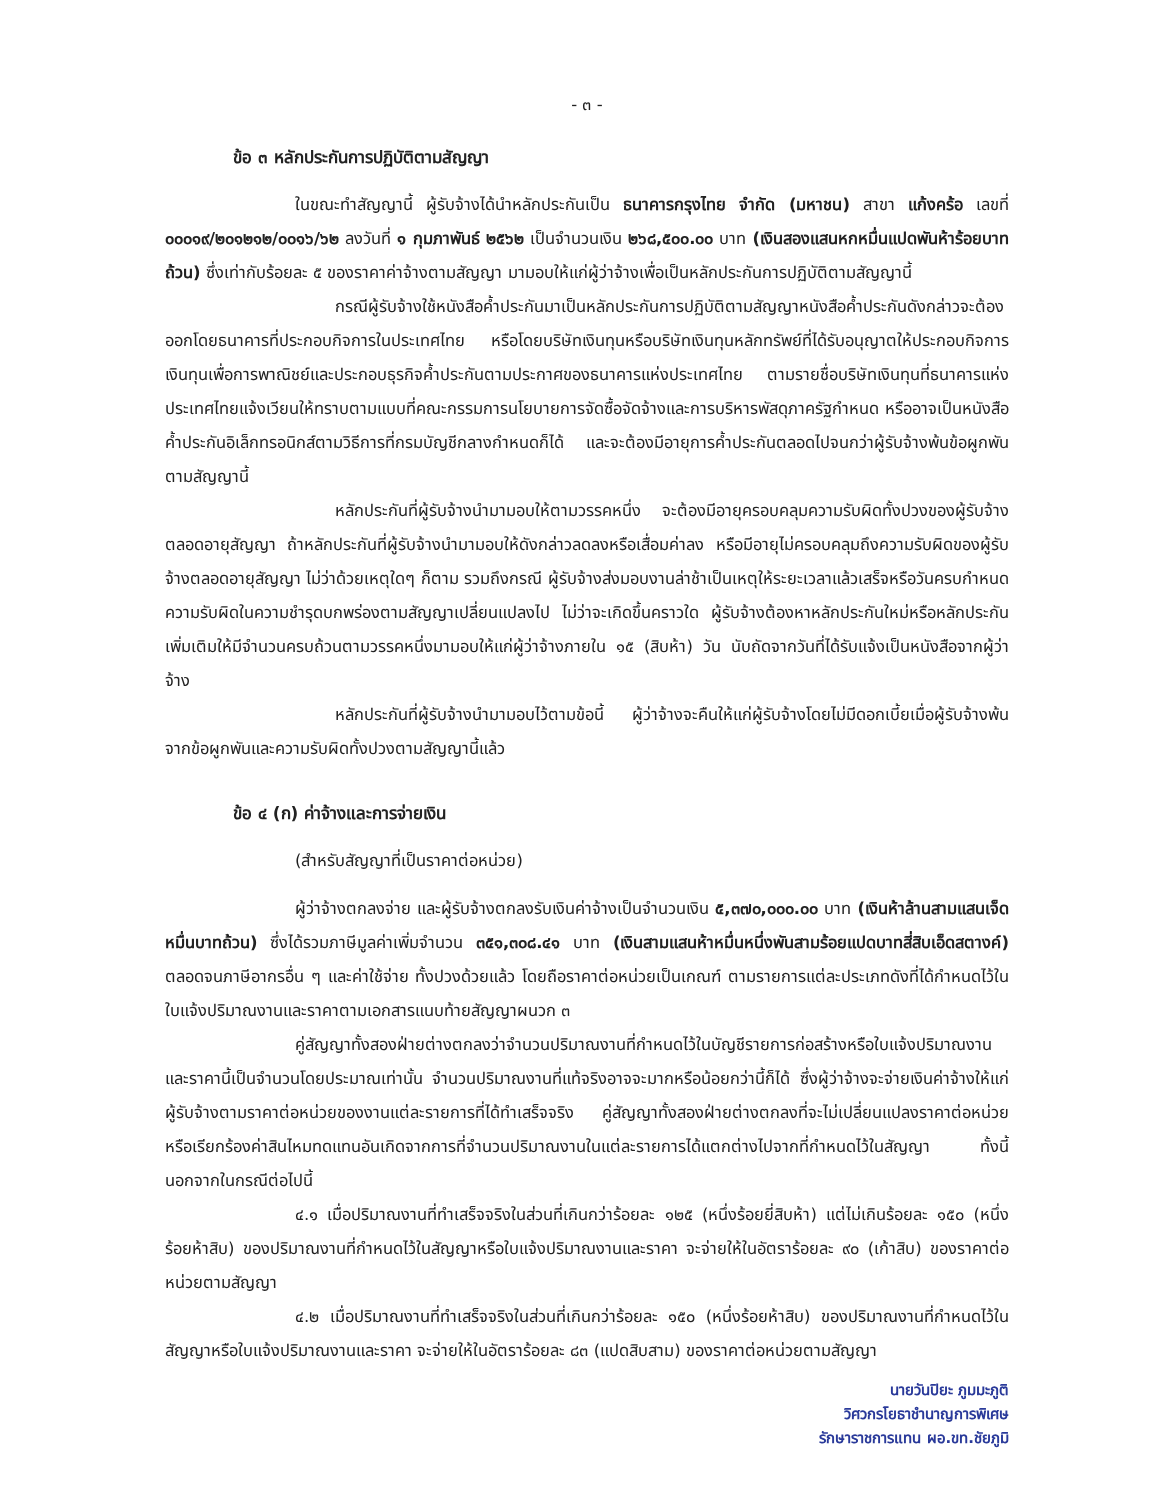- ๓ -
ข้อ ๓ หลักประกันการปฏิบัติตามสัญญา
ในขณะทำสัญญานี้ ผู้รับจ้างได้นำหลักประกันเป็น ธนาคารกรุงไทย จำกัด (มหาชน) สาขา แก้งคร้อ เลขที่ ๐๐๐๑๙/๒๐๑๒๑๒/๐๐๑๖/๖๒ ลงวันที่ ๑ กุมภาพันธ์ ๒๕๖๒ เป็นจำนวนเงิน ๒๖๘,๕๐๐.๐๐ บาท (เงินสองแสนหกหมื่นแปดพันห้าร้อยบาทถ้วน) ซึ่งเท่ากับร้อยละ ๕ ของราคาค่าจ้างตามสัญญา มามอบให้แก่ผู้ว่าจ้างเพื่อเป็นหลักประกันการปฏิบัติตามสัญญานี้
กรณีผู้รับจ้างใช้หนังสือค้ำประกันมาเป็นหลักประกันการปฏิบัติตามสัญญาหนังสือค้ำประกันดังกล่าวจะต้องออกโดยธนาคารที่ประกอบกิจการในประเทศไทย หรือโดยบริษัทเงินทุนหรือบริษัทเงินทุนหลักทรัพย์ที่ได้รับอนุญาตให้ประกอบกิจการเงินทุนเพื่อการพาณิชย์และประกอบธุรกิจค้ำประกันตามประกาศของธนาคารแห่งประเทศไทย ตามรายชื่อบริษัทเงินทุนที่ธนาคารแห่งประเทศไทยแจ้งเวียนให้ทราบตามแบบที่คณะกรรมการนโยบายการจัดซื้อจัดจ้างและการบริหารพัสดุภาครัฐกำหนด หรืออาจเป็นหนังสือค้ำประกันอิเล็กทรอนิกส์ตามวิธีการที่กรมบัญชีกลางกำหนดก็ได้ และจะต้องมีอายุการค้ำประกันตลอดไปจนกว่าผู้รับจ้างพ้นข้อผูกพันตามสัญญานี้
หลักประกันที่ผู้รับจ้างนำมามอบให้ตามวรรคหนึ่ง จะต้องมีอายุครอบคลุมความรับผิดทั้งปวงของผู้รับจ้างตลอดอายุสัญญา ถ้าหลักประกันที่ผู้รับจ้างนำมามอบให้ดังกล่าวลดลงหรือเสื่อมค่าลง หรือมีอายุไม่ครอบคลุมถึงความรับผิดของผู้รับจ้างตลอดอายุสัญญา ไม่ว่าด้วยเหตุใดๆ ก็ตาม รวมถึงกรณี ผู้รับจ้างส่งมอบงานล่าช้าเป็นเหตุให้ระยะเวลาแล้วเสร็จหรือวันครบกำหนดความรับผิดในความชำรุดบกพร่องตามสัญญาเปลี่ยนแปลงไป ไม่ว่าจะเกิดขึ้นคราวใด ผู้รับจ้างต้องหาหลักประกันใหม่หรือหลักประกันเพิ่มเติมให้มีจำนวนครบถ้วนตามวรรคหนึ่งมามอบให้แก่ผู้ว่าจ้างภายใน ๑๕ (สิบห้า) วัน นับถัดจากวันที่ได้รับแจ้งเป็นหนังสือจากผู้ว่าจ้าง
หลักประกันที่ผู้รับจ้างนำมามอบไว้ตามข้อนี้ ผู้ว่าจ้างจะคืนให้แก่ผู้รับจ้างโดยไม่มีดอกเบี้ยเมื่อผู้รับจ้างพ้นจากข้อผูกพันและความรับผิดทั้งปวงตามสัญญานี้แล้ว
ข้อ ๔ (ก) ค่าจ้างและการจ่ายเงิน
(สำหรับสัญญาที่เป็นราคาต่อหน่วย)
ผู้ว่าจ้างตกลงจ่าย และผู้รับจ้างตกลงรับเงินค่าจ้างเป็นจำนวนเงิน ๕,๓๗๐,๐๐๐.๐๐ บาท (เงินห้าล้านสามแสนเจ็ดหมื่นบาทถ้วน) ซึ่งได้รวมภาษีมูลค่าเพิ่มจำนวน ๓๕๑,๓๐๘.๔๑ บาท (เงินสามแสนห้าหมื่นหนึ่งพันสามร้อยแปดบาทสี่สิบเอ็ดสตางค์) ตลอดจนภาษีอากรอื่น ๆ และค่าใช้จ่าย ทั้งปวงด้วยแล้ว โดยถือราคาต่อหน่วยเป็นเกณฑ์ ตามรายการแต่ละประเภทดังที่ได้กำหนดไว้ในใบแจ้งปริมาณงานและราคาตามเอกสารแนบท้ายสัญญาผนวก ๓
คู่สัญญาทั้งสองฝ่ายต่างตกลงว่าจำนวนปริมาณงานที่กำหนดไว้ในบัญชีรายการก่อสร้างหรือใบแจ้งปริมาณงานและราคานี้เป็นจำนวนโดยประมาณเท่านั้น จำนวนปริมาณงานที่แท้จริงอาจจะมากหรือน้อยกว่านี้ก็ได้ ซึ่งผู้ว่าจ้างจะจ่ายเงินค่าจ้างให้แก่ผู้รับจ้างตามราคาต่อหน่วยของงานแต่ละรายการที่ได้ทำเสร็จจริง คู่สัญญาทั้งสองฝ่ายต่างตกลงที่จะไม่เปลี่ยนแปลงราคาต่อหน่วยหรือเรียกร้องค่าสินไหมทดแทนอันเกิดจากการที่จำนวนปริมาณงานในแต่ละรายการได้แตกต่างไปจากที่กำหนดไว้ในสัญญา ทั้งนี้ นอกจากในกรณีต่อไปนี้
๔.๑ เมื่อปริมาณงานที่ทำเสร็จจริงในส่วนที่เกินกว่าร้อยละ ๑๒๕ (หนึ่งร้อยยี่สิบห้า) แต่ไม่เกินร้อยละ ๑๕๐ (หนึ่งร้อยห้าสิบ) ของปริมาณงานที่กำหนดไว้ในสัญญาหรือใบแจ้งปริมาณงานและราคา จะจ่ายให้ในอัตราร้อยละ ๙๐ (เก้าสิบ) ของราคาต่อหน่วยตามสัญญา
๔.๒ เมื่อปริมาณงานที่ทำเสร็จจริงในส่วนที่เกินกว่าร้อยละ ๑๕๐ (หนึ่งร้อยห้าสิบ) ของปริมาณงานที่กำหนดไว้ในสัญญาหรือใบแจ้งปริมาณงานและราคา จะจ่ายให้ในอัตราร้อยละ ๘๓ (แปดสิบสาม) ของราคาต่อหน่วยตามสัญญา
นายวันปิยะ ภูมมะภูติ
วิศวกรโยธาชำนาญการพิเศษ
รักษาราชการแทน ผอ.ขท.ชัยภูมิ